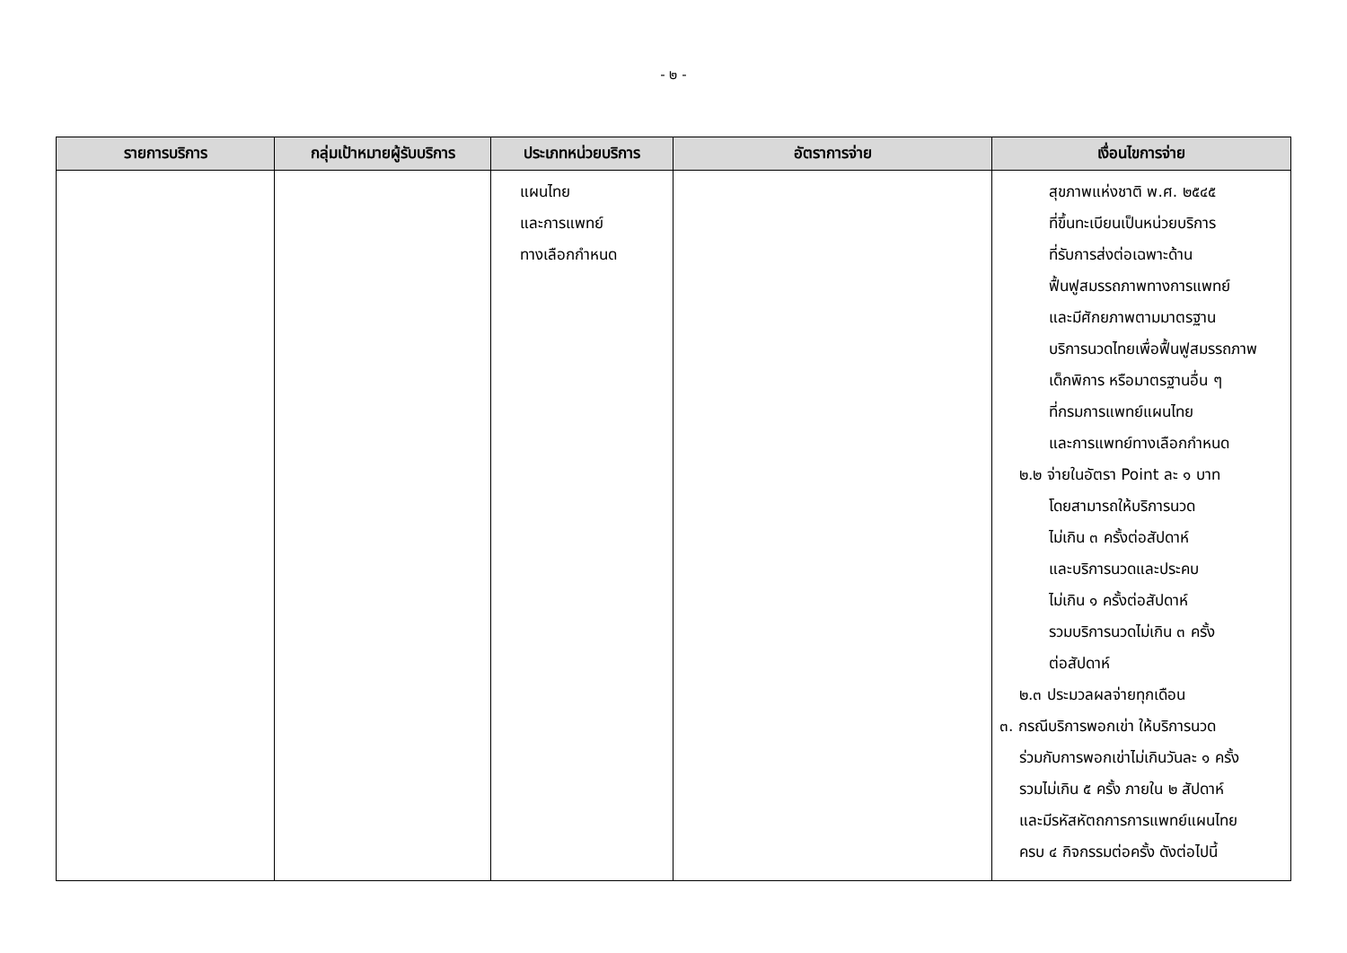- ๒ -
| รายการบริการ | กลุ่มเป้าหมายผู้รับบริการ | ประเภทหน่วยบริการ | อัตราการจ่าย | เงื่อนไขการจ่าย |
| --- | --- | --- | --- | --- |
| | | แผนไทย และการแพทย์ ทางเลือกกำหนด | | สุขภาพแห่งชาติ พ.ศ. ๒๕๔๕ ที่ขึ้นทะเบียนเป็นหน่วยบริการ ที่รับการส่งต่อเฉพาะด้าน ฟื้นฟูสมรรถภาพทางการแพทย์ และมีศักยภาพตามมาตรฐาน บริการนวดไทยเพื่อฟื้นฟูสมรรถภาพ เด็กพิการ หรือมาตรฐานอื่น ๆ ที่กรมการแพทย์แผนไทย และการแพทย์ทางเลือกกำหนด ๒.๒ จ่ายในอัตรา Point ละ ๑ บาท โดยสามารถให้บริการนวด ไม่เกิน ๓ ครั้งต่อสัปดาห์ และบริการนวดและประคบ ไม่เกิน ๑ ครั้งต่อสัปดาห์ รวมบริการนวดไม่เกิน ๓ ครั้ง ต่อสัปดาห์ ๒.๓ ประมวลผลจ่ายทุกเดือน ๓. กรณีบริการพอกเข่า ให้บริการนวด ร่วมกับการพอกเข่าไม่เกินวันละ ๑ ครั้ง รวมไม่เกิน ๕ ครั้ง ภายใน ๒ สัปดาห์ และมีรหัสหัตถการการแพทย์แผนไทย ครบ ๔ กิจกรรมต่อครั้ง ดังต่อไปนี้ |